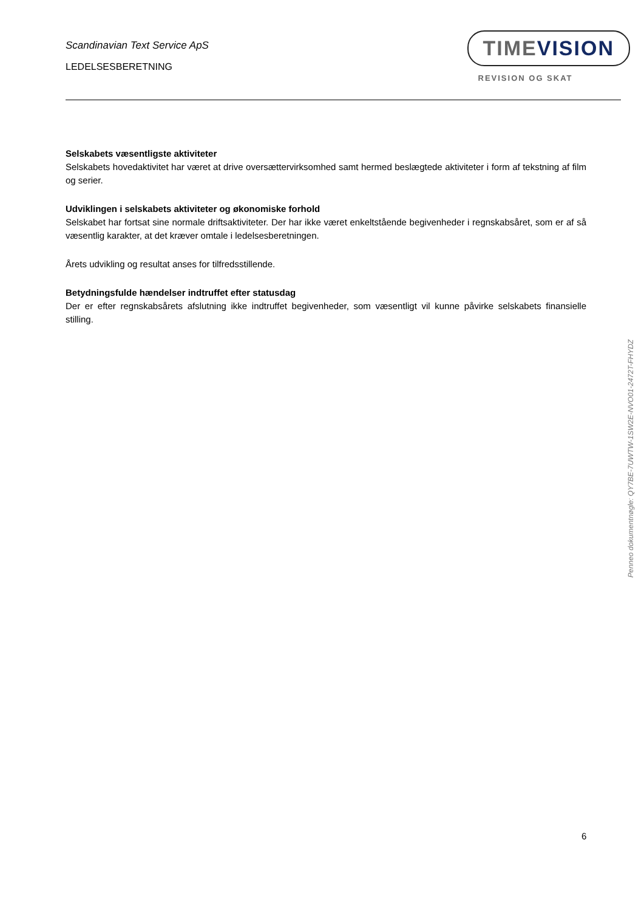Scandinavian Text Service ApS
LEDELSESBERETNING
TIMEVISION
REVISION OG SKAT
Selskabets væsentligste aktiviteter
Selskabets hovedaktivitet har været at drive oversættervirksomhed samt hermed beslægtede aktiviteter i form af tekst­ning af film og serier.
Udviklingen i selskabets aktiviteter og økonomiske forhold
Selskabet har fortsat sine normale driftsaktiviteter. Der har ikke været enkeltstående begivenheder i regnskabsåret, som er af så væsentlig karakter, at det kræver omtale i ledelsesberetningen.
Årets udvikling og resultat anses for tilfredsstillende.
Betydningsfulde hændelser indtruffet efter statusdag
Der er efter regnskabsårets afslutning ikke indtruffet begivenheder, som væsentligt vil kunne påvirke selskabets finan­sielle stilling.
Penneo dokumentnøgle: QY7BE-7UWTW-1SW2E-NVO01-2472T-FHYDZ
6